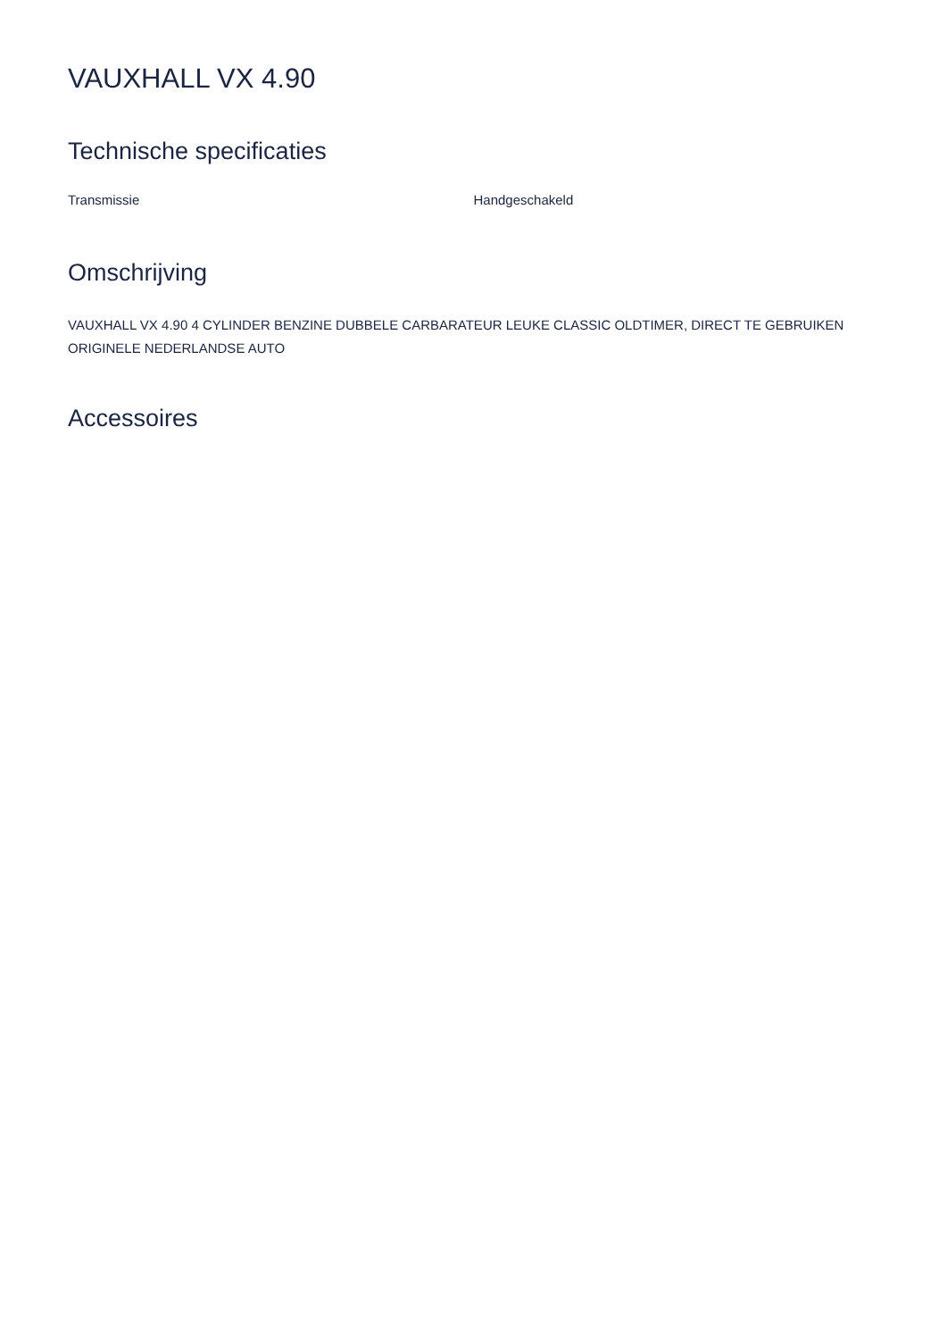VAUXHALL VX 4.90
Technische specificaties
| Transmissie | Handgeschakeld |
Omschrijving
VAUXHALL VX 4.90 4 CYLINDER BENZINE DUBBELE CARBARATEUR LEUKE CLASSIC OLDTIMER, DIRECT TE GEBRUIKEN ORIGINELE NEDERLANDSE AUTO
Accessoires